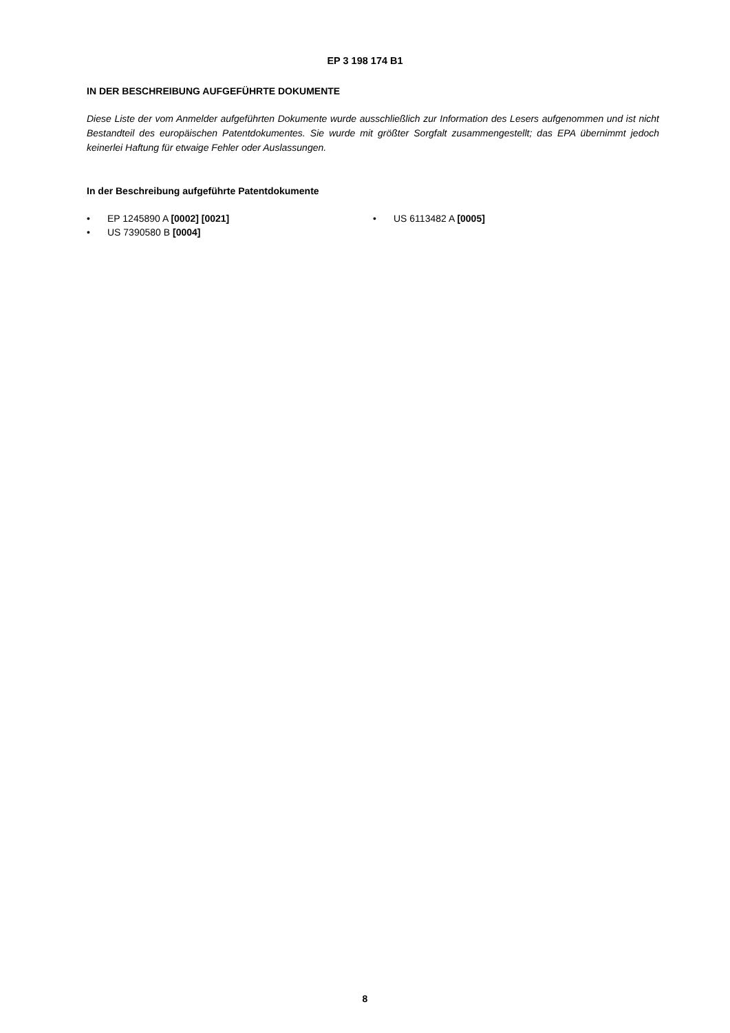EP 3 198 174 B1
IN DER BESCHREIBUNG AUFGEFÜHRTE DOKUMENTE
Diese Liste der vom Anmelder aufgeführten Dokumente wurde ausschließlich zur Information des Lesers aufgenommen und ist nicht Bestandteil des europäischen Patentdokumentes. Sie wurde mit größter Sorgfalt zusammengestellt; das EPA übernimmt jedoch keinerlei Haftung für etwaige Fehler oder Auslassungen.
In der Beschreibung aufgeführte Patentdokumente
• EP 1245890 A [0002] [0021]
• US 7390580 B [0004]
• US 6113482 A [0005]
8